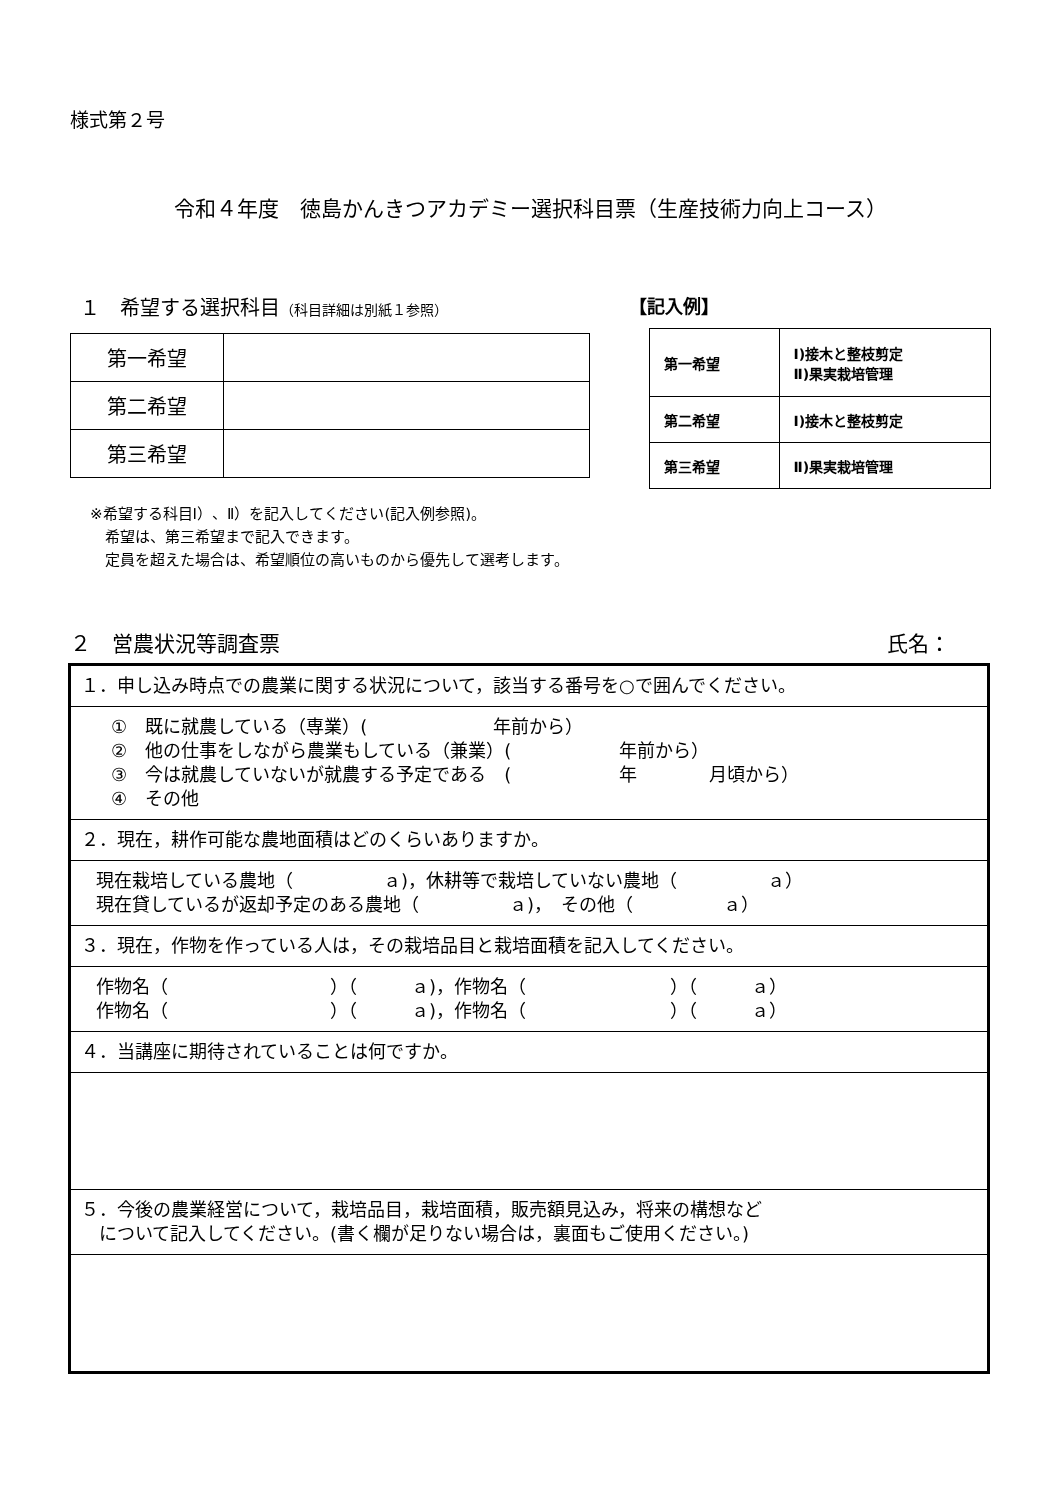様式第２号
令和４年度　徳島かんきつアカデミー選択科目票（生産技術力向上コース）
１　希望する選択科目（科目詳細は別紙１参照）
| 第一希望 | |
| 第二希望 | |
| 第三希望 | |
【記入例】
| 第一希望 | Ⅰ)接木と整枝剪定 Ⅱ)果実栽培管理 |
| 第二希望 | Ⅰ)接木と整枝剪定 |
| 第三希望 | Ⅱ)果実栽培管理 |
※希望する科目Ⅰ）、Ⅱ）を記入してください(記入例参照)。
　希望は、第三希望まで記入できます。
　定員を超えた場合は、希望順位の高いものから優先して選考します。
２　営農状況等調査票 氏名：
| １．申し込み時点での農業に関する状況について，該当する番号を○で囲んでください。 |
| ① 既に就農している（専業）( 年前から） ② 他の仕事をしながら農業もしている（兼業）( 年前から） ③ 今は就農していないが就農する予定である ( 年 月頃から） ④ その他 |
| ２．現在，耕作可能な農地面積はどのくらいありますか。 |
| 現在栽培している農地（ ａ)，休耕等で栽培していない農地（ ａ） 現在貸しているが返却予定のある農地（ ａ)， その他（ ａ） |
| ３．現在，作物を作っている人は，その栽培品目と栽培面積を記入してください。 |
| 作物名（ ）（ ａ)，作物名（ ）（ ａ） 作物名（ ）（ ａ)，作物名（ ）（ ａ） |
| ４．当講座に期待されていることは何ですか。 |
| ５．今後の農業経営について，栽培品目，栽培面積，販売額見込み，将来の構想など について記入してください。(書く欄が足りない場合は，裏面もご使用ください。) |